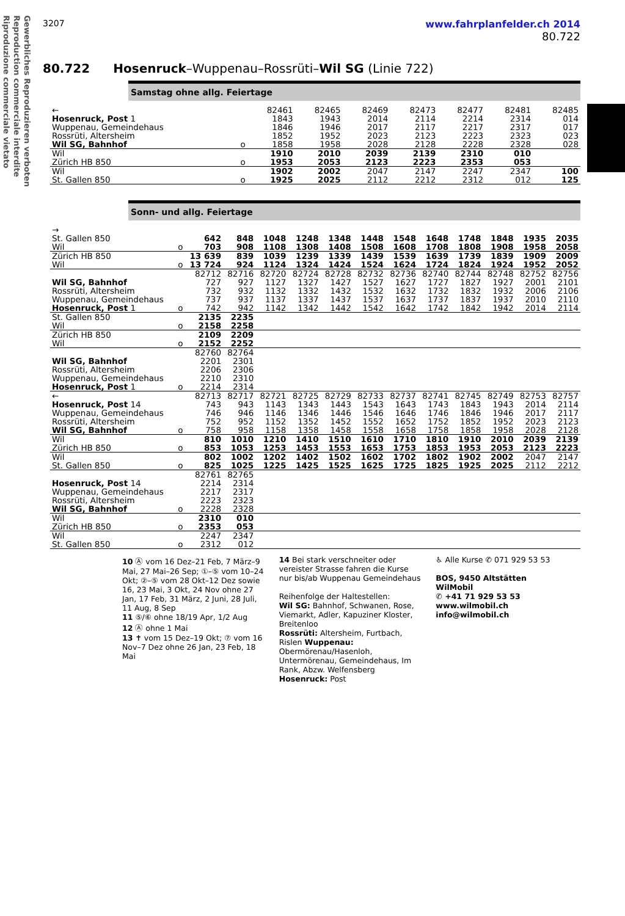Gewerbliches Reproduzieren verboten
Reproduction commerciale interdite
Riproduzione commerciale vietato
3207 www.fahrplanfelder.ch 2014
80.722
80.722 Hosenruck–Wuppenau–Rossrüti–Wil SG (Linie 722)
Samstag ohne allg. Feiertage
| ← | | 82461 | 82465 | 82469 | 82473 | 82477 | 82481 | 82485 |
| Hosenruck, Post 1 | | 1843 | 1943 | 2014 | 2114 | 2214 | 2314 | 014 |
| Wuppenau, Gemeindehaus | | 1846 | 1946 | 2017 | 2117 | 2217 | 2317 | 017 |
| Rossrüti, Altersheim | | 1852 | 1952 | 2023 | 2123 | 2223 | 2323 | 023 |
| Wil SG, Bahnhof | o | 1858 | 1958 | 2028 | 2128 | 2228 | 2328 | 028 |
| Wil | | 1910 | 2010 | 2039 | 2139 | 2310 | 010 | |
| Zürich HB 850 | o | 1953 | 2053 | 2123 | 2223 | 2353 | 053 | |
| Wil | | 1902 | 2002 | 2047 | 2147 | 2247 | 2347 | 100 |
| St. Gallen 850 | o | 1925 | 2025 | 2112 | 2212 | 2312 | 012 | 125 |
Sonn- und allg. Feiertage
| → | | | | | | | | | | | | | |
| St. Gallen 850 | | 642 | 848 | 1048 | 1248 | 1348 | 1448 | 1548 | 1648 | 1748 | 1848 | 1935 | 2035 |
| Wil | o | 703 | 908 | 1108 | 1308 | 1408 | 1508 | 1608 | 1708 | 1808 | 1908 | 1958 | 2058 |
| Zürich HB 850 | | 13 639 | 839 | 1039 | 1239 | 1339 | 1439 | 1539 | 1639 | 1739 | 1839 | 1909 | 2009 |
| Wil | o | 13 724 | 924 | 1124 | 1324 | 1424 | 1524 | 1624 | 1724 | 1824 | 1924 | 1952 | 2052 |
| | | 82712 | 82716 | 82720 | 82724 | 82728 | 82732 | 82736 | 82740 | 82744 | 82748 | 82752 | 82756 |
| Wil SG, Bahnhof | | 727 | 927 | 1127 | 1327 | 1427 | 1527 | 1627 | 1727 | 1827 | 1927 | 2001 | 2101 |
| Rossrüti, Altersheim | | 732 | 932 | 1132 | 1332 | 1432 | 1532 | 1632 | 1732 | 1832 | 1932 | 2006 | 2106 |
| Wuppenau, Gemeindehaus | | 737 | 937 | 1137 | 1337 | 1437 | 1537 | 1637 | 1737 | 1837 | 1937 | 2010 | 2110 |
| Hosenruck, Post 1 | o | 742 | 942 | 1142 | 1342 | 1442 | 1542 | 1642 | 1742 | 1842 | 1942 | 2014 | 2114 |
| St. Gallen 850 | | 2135 | 2235 | | | | | | | | | | |
| Wil | o | 2158 | 2258 | | | | | | | | | | |
| Zürich HB 850 | | 2109 | 2209 | | | | | | | | | | |
| Wil | o | 2152 | 2252 | | | | | | | | | | |
| | | 82760 | 82764 | | | | | | | | | | |
| Wil SG, Bahnhof | | 2201 | 2301 | | | | | | | | | | |
| Rossrüti, Altersheim | | 2206 | 2306 | | | | | | | | | | |
| Wuppenau, Gemeindehaus | | 2210 | 2310 | | | | | | | | | | |
| Hosenruck, Post 1 | o | 2214 | 2314 | | | | | | | | | | |
| ← | | 82713 | 82717 | 82721 | 82725 | 82729 | 82733 | 82737 | 82741 | 82745 | 82749 | 82753 | 82757 |
| Hosenruck, Post 14 | | 743 | 943 | 1143 | 1343 | 1443 | 1543 | 1643 | 1743 | 1843 | 1943 | 2014 | 2114 |
| Wuppenau, Gemeindehaus | | 746 | 946 | 1146 | 1346 | 1446 | 1546 | 1646 | 1746 | 1846 | 1946 | 2017 | 2117 |
| Rossrüti, Altersheim | | 752 | 952 | 1152 | 1352 | 1452 | 1552 | 1652 | 1752 | 1852 | 1952 | 2023 | 2123 |
| Wil SG, Bahnhof | o | 758 | 958 | 1158 | 1358 | 1458 | 1558 | 1658 | 1758 | 1858 | 1958 | 2028 | 2128 |
| Wil | | 810 | 1010 | 1210 | 1410 | 1510 | 1610 | 1710 | 1810 | 1910 | 2010 | 2039 | 2139 |
| Zürich HB 850 | o | 853 | 1053 | 1253 | 1453 | 1553 | 1653 | 1753 | 1853 | 1953 | 2053 | 2123 | 2223 |
| Wil | | 802 | 1002 | 1202 | 1402 | 1502 | 1602 | 1702 | 1802 | 1902 | 2002 | 2047 | 2147 |
| St. Gallen 850 | o | 825 | 1025 | 1225 | 1425 | 1525 | 1625 | 1725 | 1825 | 1925 | 2025 | 2112 | 2212 |
| | | 82761 | 82765 | | | | | | | | | | |
| Hosenruck, Post 14 | | 2214 | 2314 | | | | | | | | | | |
| Wuppenau, Gemeindehaus | | 2217 | 2317 | | | | | | | | | | |
| Rossrüti, Altersheim | | 2223 | 2323 | | | | | | | | | | |
| Wil SG, Bahnhof | o | 2228 | 2328 | | | | | | | | | | |
| Wil | | 2310 | 010 | | | | | | | | | | |
| Zürich HB 850 | o | 2353 | 053 | | | | | | | | | | |
| Wil | | 2247 | 2347 | | | | | | | | | | |
| St. Gallen 850 | o | 2312 | 012 | | | | | | | | | | |
10 Ⓐ vom 16 Dez–21 Feb, 7 März–9 Mai, 27 Mai–26 Sep; ①–⑤ vom 10–24 Okt; ②–⑤ vom 28 Okt–12 Dez sowie 16, 23 Mai, 3 Okt, 24 Nov ohne 27 Jan, 17 Feb, 31 März, 2 Juni, 28 Juli, 11 Aug, 8 Sep
11 ⑤/⑥ ohne 18/19 Apr, 1/2 Aug
12 Ⓐ ohne 1 Mai
13 ✝ vom 15 Dez–19 Okt; ⑦ vom 16 Nov–7 Dez ohne 26 Jan, 23 Feb, 18 Mai
14 Bei stark verschneiter oder vereister Strasse fahren die Kurse nur bis/ab Wuppenau Gemeindehaus
Reihenfolge der Haltestellen:
Wil SG: Bahnhof, Schwanen, Rose, Viemarkt, Adler, Kapuziner Kloster, Breitenloo
Rossrüti: Altersheim, Furtbach, Rislen Wuppenau: Obermörenau/Hasenloh, Untermörenau, Gemeindehaus, Im Rank, Abzw. Welfensberg
Hosenruck: Post
♿ Alle Kurse ✆ 071 929 53 53
BOS, 9450 Altstätten
WilMobil
✆ +41 71 929 53 53
www.wilmobil.ch
info@wilmobil.ch